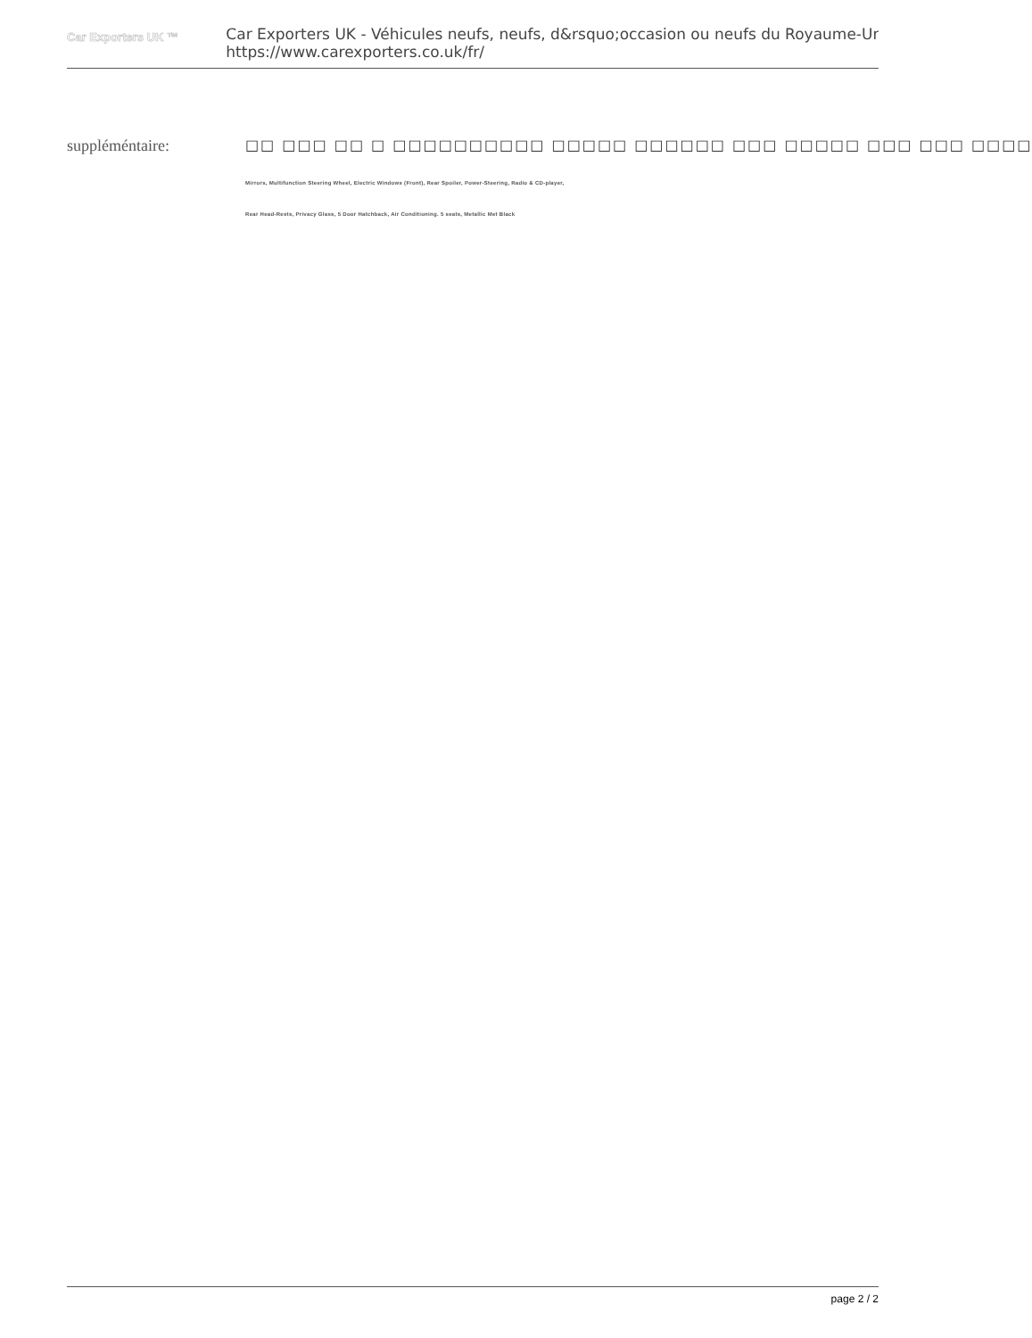Car Exporters UK ™
Car Exporters UK - Véhicules neufs, neufs, d&rsquo;occasion ou neufs du Royaume-Uni
https://www.carexporters.co.uk/fr/
suppléméntaire: □□ □□□ □□ □ □□□□□□□□□□ □□□□□ □□□□□□ □□□ □□□□□ □□□ □□□ □□□□
Mirrors, Multifunction Steering Wheel, Electric Windows (Front), Rear Spoiler, Power-Steering, Radio & CD-player,
Rear Head-Rests, Privacy Glass, 5 Door Hatchback, Air Conditioning. 5 seats, Metallic Met Black
page 2 / 2